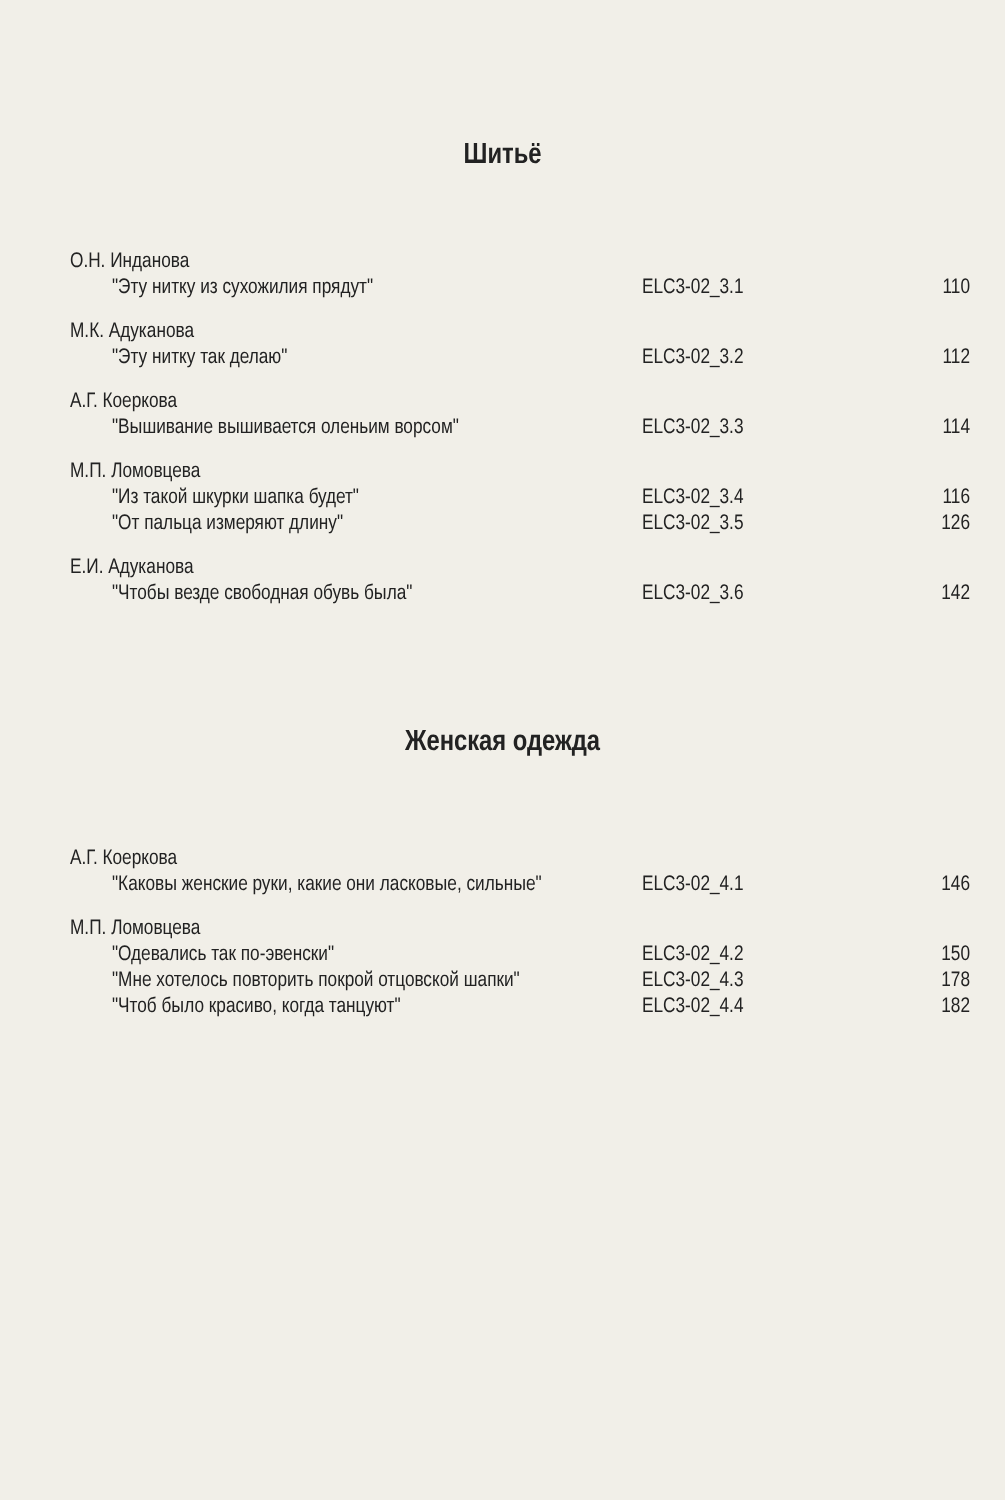Шитьё
| О.Н. Инданова | | |
| "Эту нитку из сухожилия прядут" | ELC3-02_3.1 | 110 |
| М.К. Адуканова | | |
| "Эту нитку так делаю" | ELC3-02_3.2 | 112 |
| А.Г. Коеркова | | |
| "Вышивание вышивается оленьим ворсом" | ELC3-02_3.3 | 114 |
| М.П. Ломовцева | | |
| "Из такой шкурки шапка будет" | ELC3-02_3.4 | 116 |
| "От пальца измеряют длину" | ELC3-02_3.5 | 126 |
| Е.И. Адуканова | | |
| "Чтобы везде свободная обувь была" | ELC3-02_3.6 | 142 |
Женская одежда
| А.Г. Коеркова | | |
| "Каковы женские руки, какие они ласковые, сильные" | ELC3-02_4.1 | 146 |
| М.П. Ломовцева | | |
| "Одевались так по-эвенски" | ELC3-02_4.2 | 150 |
| "Мне хотелось повторить покрой отцовской шапки" | ELC3-02_4.3 | 178 |
| "Чтоб было красиво, когда танцуют" | ELC3-02_4.4 | 182 |